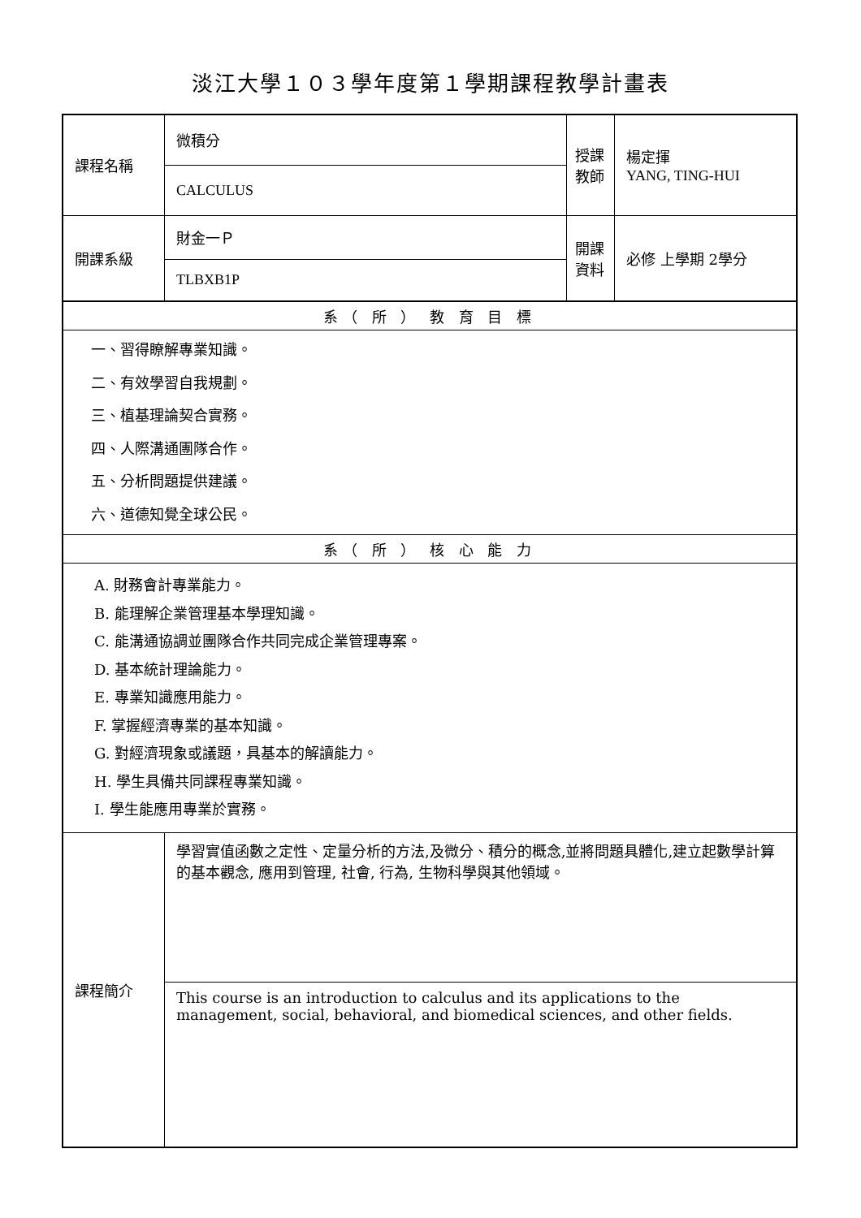淡江大學１０３學年度第１學期課程教學計畫表
| 課程名稱 | 微積分 | 授課 教師 | 楊定揮 YANG, TING-HUI |
| | CALCULUS | | |
| 開課系級 | 財金一Ｐ | 開課 資料 | 必修 上學期 2學分 |
| | TLBXB1P | | |
| 系（ 所 ） 教 育 目 標 | | | |
| 一、習得瞭解專業知識。 二、有效學習自我規劃。 三、植基理論契合實務。 四、人際溝通團隊合作。 五、分析問題提供建議。 六、道德知覺全球公民。 | | | |
| 系（ 所 ） 核 心 能 力 | | | |
| A. 財務會計專業能力。 B. 能理解企業管理基本學理知識。 C. 能溝通協調並團隊合作共同完成企業管理專案。 D. 基本統計理論能力。 E. 專業知識應用能力。 F. 掌握經濟專業的基本知識。 G. 對經濟現象或議題，具基本的解讀能力。 H. 學生具備共同課程專業知識。 I. 學生能應用專業於實務。 | | | |
| 課程簡介 | 學習實值函數之定性、定量分析的方法,及微分、積分的概念,並將問題具體化,建立起數學計算的基本觀念, 應用到管理, 社會, 行為, 生物科學與其他領域。 | | |
| | This course is an introduction to calculus and its applications to the management, social, behavioral, and biomedical sciences, and other fields. | | |